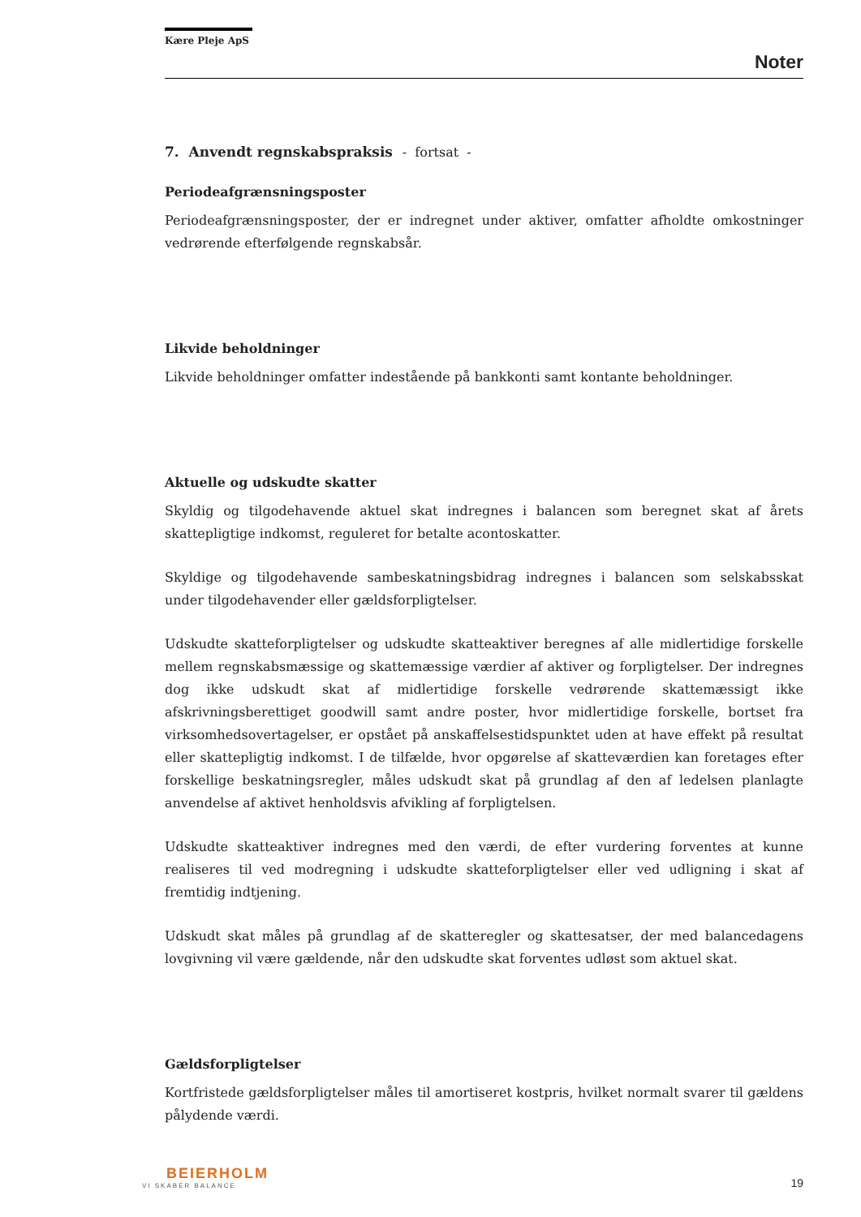Kære Pleje ApS
Noter
7. Anvendt regnskabspraksis - fortsat -
Periodeafgrænsningsposter
Periodeafgrænsningsposter, der er indregnet under aktiver, omfatter afholdte omkostninger vedrørende efterfølgende regnskabsår.
Likvide beholdninger
Likvide beholdninger omfatter indestående på bankkonti samt kontante beholdninger.
Aktuelle og udskudte skatter
Skyldig og tilgodehavende aktuel skat indregnes i balancen som beregnet skat af årets skattepligtige indkomst, reguleret for betalte acontoskatter.
Skyldige og tilgodehavende sambeskatningsbidrag indregnes i balancen som selskabsskat under tilgodehavender eller gældsforpligtelser.
Udskudte skatteforpligtelser og udskudte skatteaktiver beregnes af alle midlertidige forskelle mellem regnskabsmæssige og skattemæssige værdier af aktiver og forpligtelser. Der indregnes dog ikke udskudt skat af midlertidige forskelle vedrørende skattemæssigt ikke afskrivningsberettiget goodwill samt andre poster, hvor midlertidige forskelle, bortset fra virksomhedsovertagelser, er opstået på anskaffelsestidspunktet uden at have effekt på resultat eller skattepligtig indkomst. I de tilfælde, hvor opgørelse af skatteværdien kan foretages efter forskellige beskatningsregler, måles udskudt skat på grundlag af den af ledelsen planlagte anvendelse af aktivet henholdsvis afvikling af forpligtelsen.
Udskudte skatteaktiver indregnes med den værdi, de efter vurdering forventes at kunne realiseres til ved modregning i udskudte skatteforpligtelser eller ved udligning i skat af fremtidig indtjening.
Udskudt skat måles på grundlag af de skatteregler og skattesatser, der med balancedagens lovgivning vil være gældende, når den udskudte skat forventes udløst som aktuel skat.
Gældsforpligtelser
Kortfristede gældsforpligtelser måles til amortiseret kostpris, hvilket normalt svarer til gældens pålydende værdi.
BEIERHOLM
VI SKABER BALANCE
19